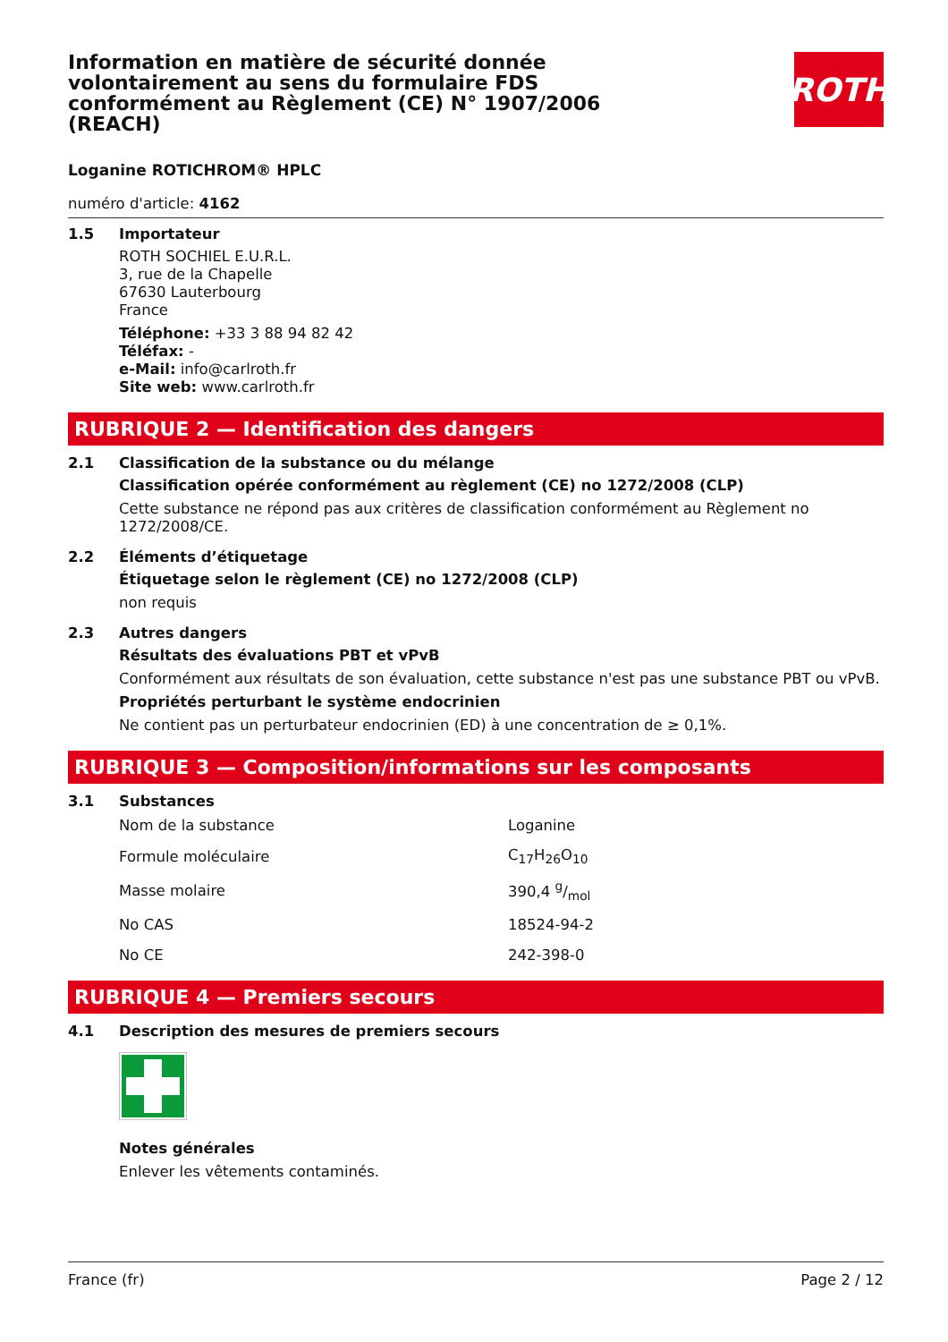Information en matière de sécurité donnée volontairement au sens du formulaire FDS conformément au Règlement (CE) N° 1907/2006 (REACH)
ROTH
Loganine ROTICHROM® HPLC
numéro d'article: 4162
1.5 Importateur
ROTH SOCHIEL E.U.R.L.
3, rue de la Chapelle
67630 Lauterbourg
France
Téléphone: +33 3 88 94 82 42
Téléfax: -
e-Mail: info@carlroth.fr
Site web: www.carlroth.fr
RUBRIQUE 2 — Identification des dangers
2.1 Classification de la substance ou du mélange
Classification opérée conformément au règlement (CE) no 1272/2008 (CLP)
Cette substance ne répond pas aux critères de classification conformément au Règlement no 1272/2008/CE.
2.2 Éléments d’étiquetage
Étiquetage selon le règlement (CE) no 1272/2008 (CLP)
non requis
2.3 Autres dangers
Résultats des évaluations PBT et vPvB
Conformément aux résultats de son évaluation, cette substance n'est pas une substance PBT ou vPvB.
Propriétés perturbant le système endocrinien
Ne contient pas un perturbateur endocrinien (ED) à une concentration de ≥ 0,1%.
RUBRIQUE 3 — Composition/informations sur les composants
3.1 Substances
| Nom de la substance | Loganine |
| Formule moléculaire | C<sub>17</sub>H<sub>26</sub>O<sub>10</sub> |
| Masse molaire | 390,4 g/mol |
| No CAS | 18524-94-2 |
| No CE | 242-398-0 |
RUBRIQUE 4 — Premiers secours
4.1 Description des mesures de premiers secours
Notes générales
Enlever les vêtements contaminés.
France (fr) Page 2 / 12